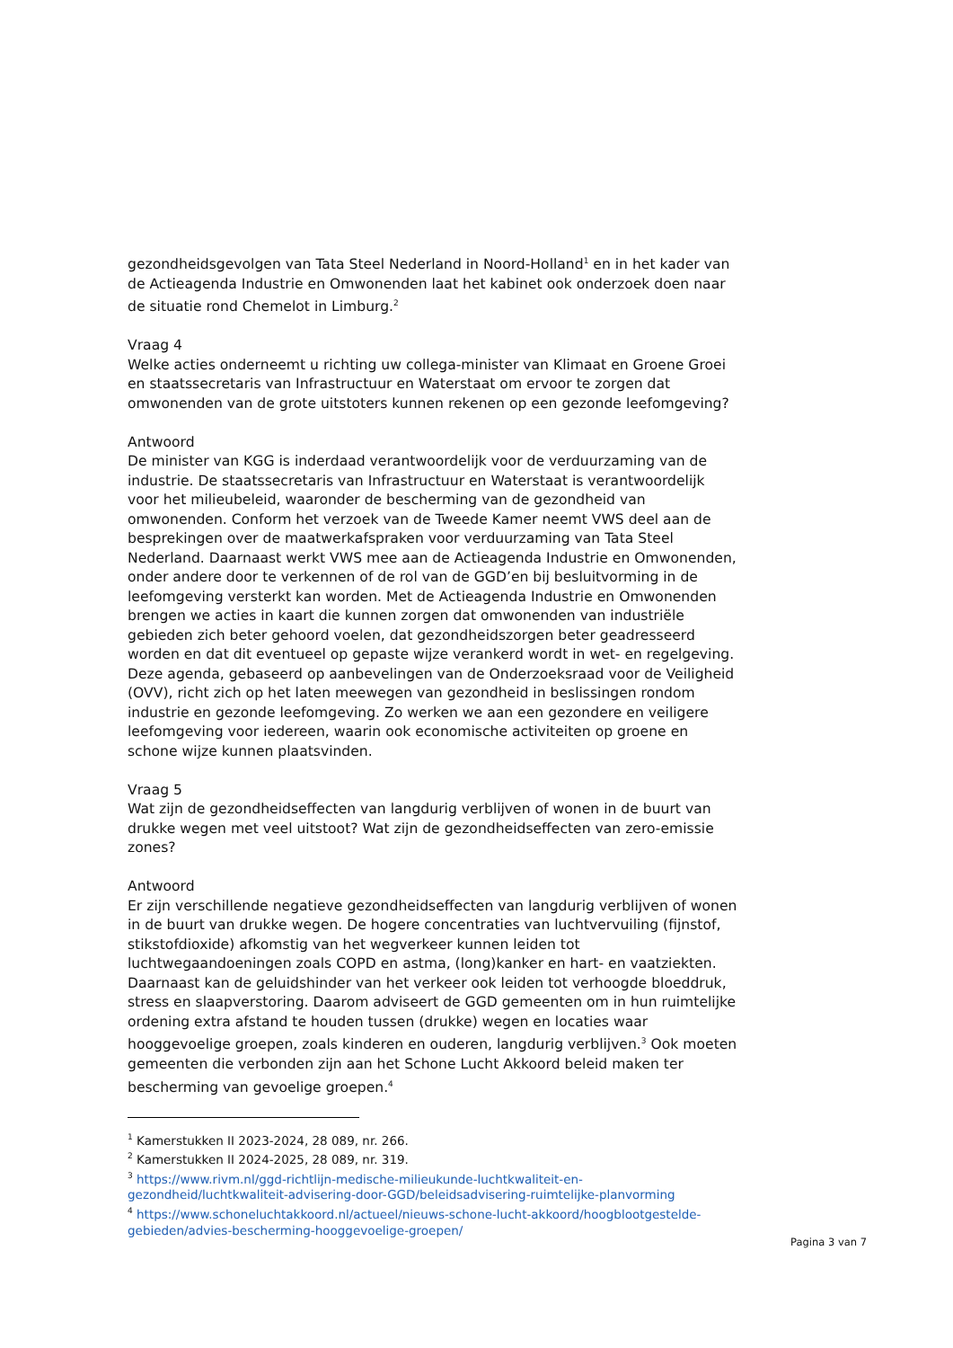gezondheidsgevolgen van Tata Steel Nederland in Noord-Holland<sup>1</sup> en in het kader van de Actieagenda Industrie en Omwonenden laat het kabinet ook onderzoek doen naar de situatie rond Chemelot in Limburg.<sup>2</sup>
Vraag 4
Welke acties onderneemt u richting uw collega-minister van Klimaat en Groene Groei en staatssecretaris van Infrastructuur en Waterstaat om ervoor te zorgen dat omwonenden van de grote uitstoters kunnen rekenen op een gezonde leefomgeving?
Antwoord
De minister van KGG is inderdaad verantwoordelijk voor de verduurzaming van de industrie. De staatssecretaris van Infrastructuur en Waterstaat is verantwoordelijk voor het milieubeleid, waaronder de bescherming van de gezondheid van omwonenden. Conform het verzoek van de Tweede Kamer neemt VWS deel aan de besprekingen over de maatwerkafspraken voor verduurzaming van Tata Steel Nederland. Daarnaast werkt VWS mee aan de Actieagenda Industrie en Omwonenden, onder andere door te verkennen of de rol van de GGD’en bij besluitvorming in de leefomgeving versterkt kan worden. Met de Actieagenda Industrie en Omwonenden brengen we acties in kaart die kunnen zorgen dat omwonenden van industriële gebieden zich beter gehoord voelen, dat gezondheidszorgen beter geadresseerd worden en dat dit eventueel op gepaste wijze verankerd wordt in wet- en regelgeving. Deze agenda, gebaseerd op aanbevelingen van de Onderzoeksraad voor de Veiligheid (OVV), richt zich op het laten meewegen van gezondheid in beslissingen rondom industrie en gezonde leefomgeving. Zo werken we aan een gezondere en veiligere leefomgeving voor iedereen, waarin ook economische activiteiten op groene en schone wijze kunnen plaatsvinden.
Vraag 5
Wat zijn de gezondheidseffecten van langdurig verblijven of wonen in de buurt van drukke wegen met veel uitstoot? Wat zijn de gezondheidseffecten van zero-emissie zones?
Antwoord
Er zijn verschillende negatieve gezondheidseffecten van langdurig verblijven of wonen in de buurt van drukke wegen. De hogere concentraties van luchtvervuiling (fijnstof, stikstofdioxide) afkomstig van het wegverkeer kunnen leiden tot luchtwegaandoeningen zoals COPD en astma, (long)kanker en hart- en vaatziekten. Daarnaast kan de geluidshinder van het verkeer ook leiden tot verhoogde bloeddruk, stress en slaapverstoring. Daarom adviseert de GGD gemeenten om in hun ruimtelijke ordening extra afstand te houden tussen (drukke) wegen en locaties waar hooggevoelige groepen, zoals kinderen en ouderen, langdurig verblijven.<sup>3</sup> Ook moeten gemeenten die verbonden zijn aan het Schone Lucht Akkoord beleid maken ter bescherming van gevoelige groepen.<sup>4</sup>
<sup>1</sup> Kamerstukken II 2023-2024, 28 089, nr. 266.
<sup>2</sup> Kamerstukken II 2024-2025, 28 089, nr. 319.
<sup>3</sup> https://www.rivm.nl/ggd-richtlijn-medische-milieukunde-luchtkwaliteit-en-gezondheid/luchtkwaliteit-advisering-door-GGD/beleidsadvisering-ruimtelijke-planvorming
<sup>4</sup> https://www.schoneluchtakkoord.nl/actueel/nieuws-schone-lucht-akkoord/hoogblootgestelde-gebieden/advies-bescherming-hooggevoelige-groepen/
Pagina 3 van 7